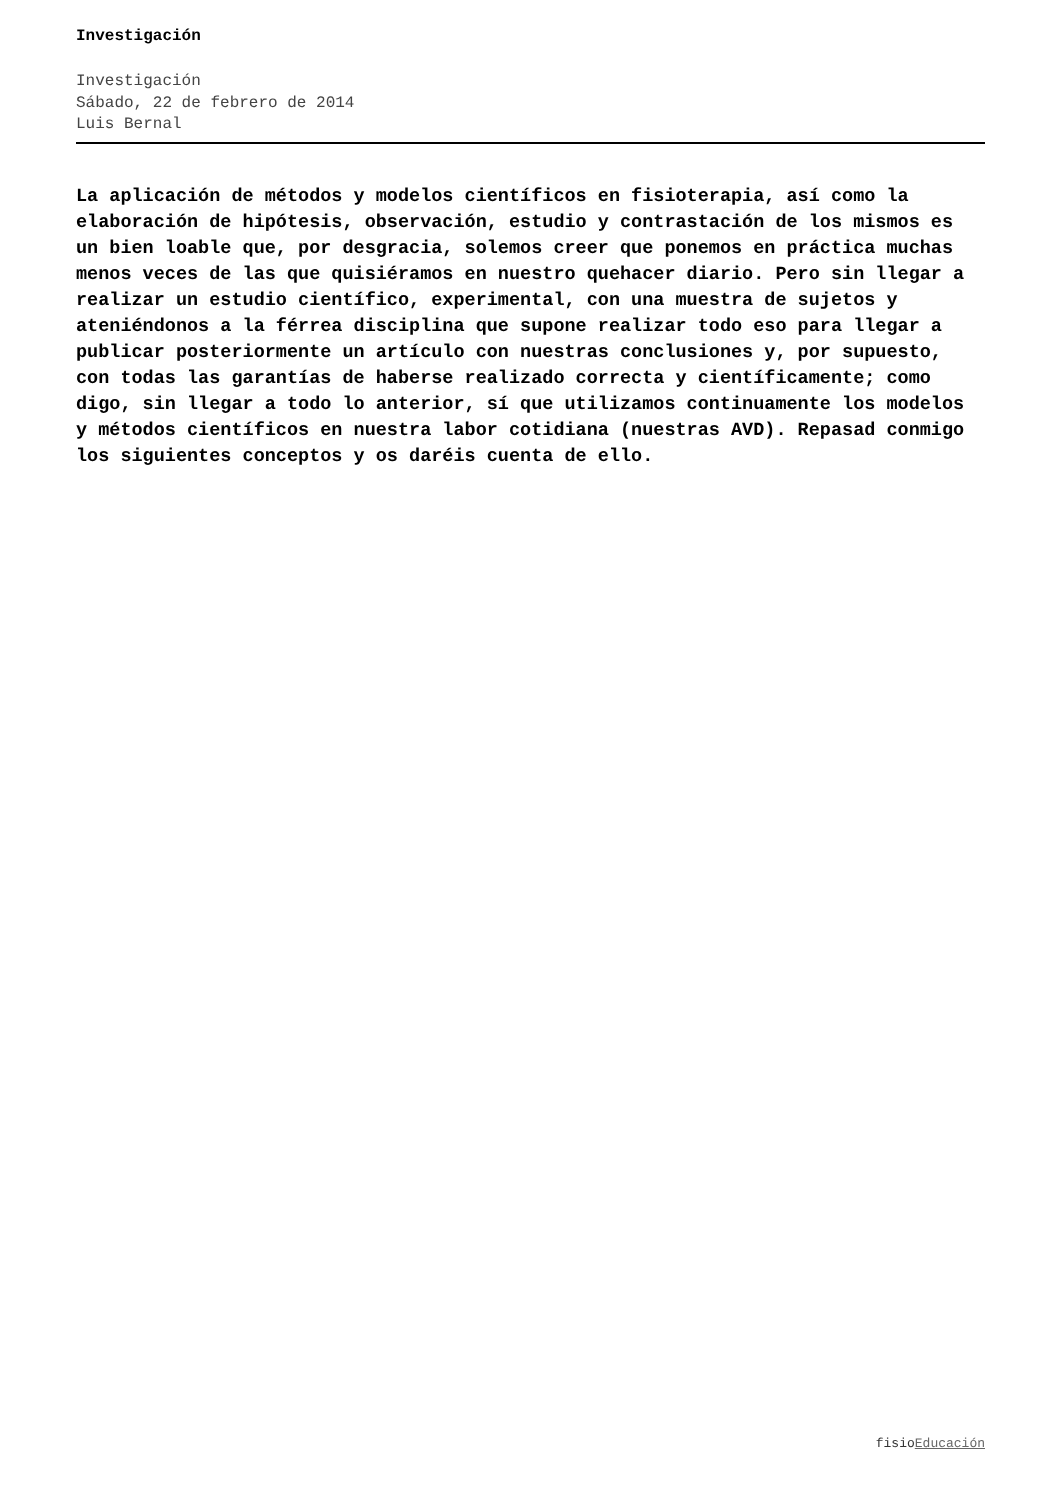Investigación
Investigación
Sábado, 22 de febrero de 2014
Luis Bernal
La aplicación de métodos y modelos científicos en fisioterapia, así como la elaboración de hipótesis, observación, estudio y contrastación de los mismos es un bien loable que, por desgracia, solemos creer que ponemos en práctica muchas menos veces de las que quisiéramos en nuestro quehacer diario. Pero sin llegar a realizar un estudio científico, experimental, con una muestra de sujetos y ateniéndonos a la férrea disciplina que supone realizar todo eso para llegar a publicar posteriormente un artículo con nuestras conclusiones y, por supuesto, con todas las garantías de haberse realizado correcta y científicamente; como digo, sin llegar a todo lo anterior, sí que utilizamos continuamente los modelos y métodos científicos en nuestra labor cotidiana (nuestras AVD). Repasad conmigo los siguientes conceptos y os daréis cuenta de ello.
fisioEducación